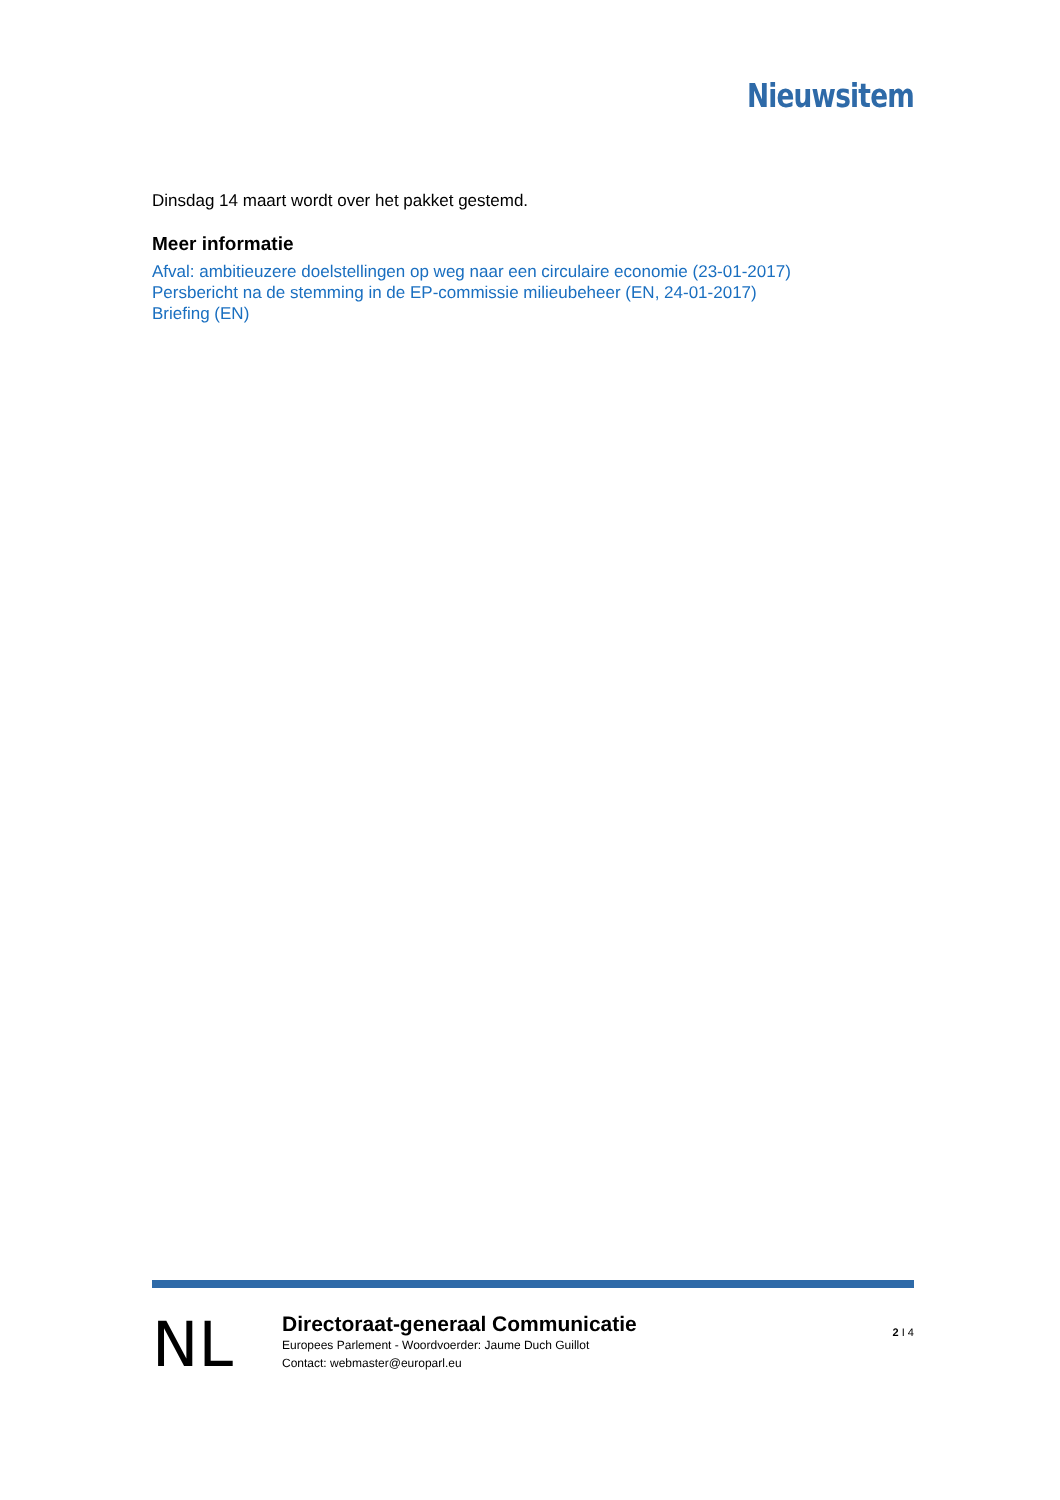Nieuwsitem
Dinsdag 14 maart wordt over het pakket gestemd.
Meer informatie
Afval: ambitieuzere doelstellingen op weg naar een circulaire economie (23-01-2017)
Persbericht na de stemming in de EP-commissie milieubeheer (EN, 24-01-2017)
Briefing (EN)
NL
Directoraat-generaal Communicatie
Europees Parlement - Woordvoerder: Jaume Duch Guillot
Contact: webmaster@europarl.eu
2 I 4